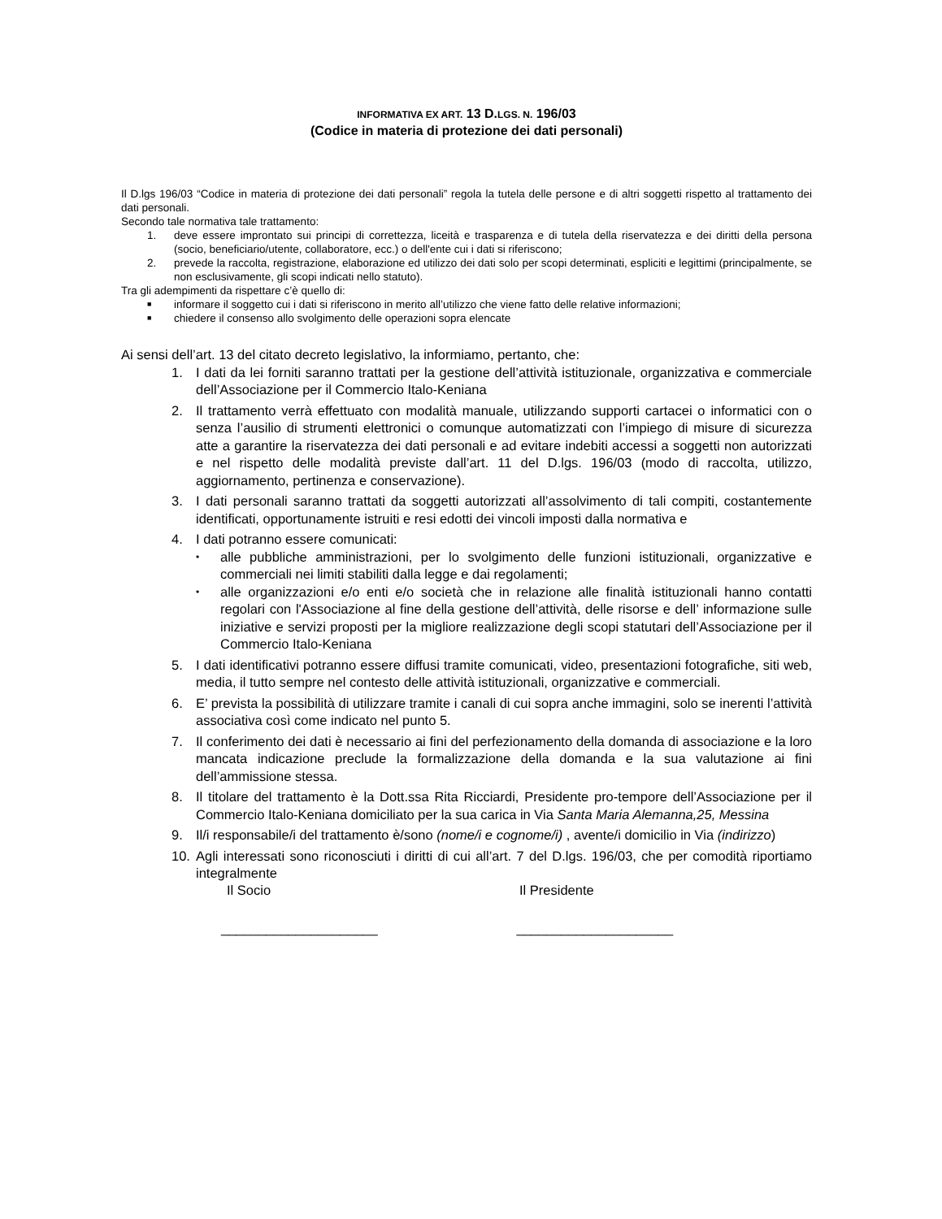INFORMATIVA EX ART. 13 D.LGS. N. 196/03
(Codice in materia di protezione dei dati personali)
Il D.lgs 196/03 “Codice in materia di protezione dei dati personali” regola la tutela delle persone e di altri soggetti rispetto al trattamento dei dati personali.
Secondo tale normativa tale trattamento:
1. deve essere improntato sui principi di correttezza, liceità e trasparenza e di tutela della riservatezza e dei diritti della persona (socio, beneficiario/utente, collaboratore, ecc.) o dell'ente cui i dati si riferiscono;
2. prevede la raccolta, registrazione, elaborazione ed utilizzo dei dati solo per scopi determinati, espliciti e legittimi (principalmente, se non esclusivamente, gli scopi indicati nello statuto).
Tra gli adempimenti da rispettare c’è quello di:
■ informare il soggetto cui i dati si riferiscono in merito all’utilizzo che viene fatto delle relative informazioni;
■ chiedere il consenso allo svolgimento delle operazioni sopra elencate
Ai sensi dell’art. 13 del citato decreto legislativo, la informiamo, pertanto, che:
1. I dati da lei forniti saranno trattati per la gestione dell’attività istituzionale, organizzativa e commerciale dell’Associazione per il Commercio Italo-Keniana
2. Il trattamento verrà effettuato con modalità manuale, utilizzando supporti cartacei o informatici con o senza l’ausilio di strumenti elettronici o comunque automatizzati con l’impiego di misure di sicurezza atte a garantire la riservatezza dei dati personali e ad evitare indebiti accessi a soggetti non autorizzati e nel rispetto delle modalità previste dall’art. 11 del D.lgs. 196/03 (modo di raccolta, utilizzo, aggiornamento, pertinenza e conservazione).
3. I dati personali saranno trattati da soggetti autorizzati all’assolvimento di tali compiti, costantemente identificati, opportunamente istruiti e resi edotti dei vincoli imposti dalla normativa e
4. I dati potranno essere comunicati:
• alle pubbliche amministrazioni, per lo svolgimento delle funzioni istituzionali, organizzative e commerciali nei limiti stabiliti dalla legge e dai regolamenti;
• alle organizzazioni e/o enti e/o società che in relazione alle finalità istituzionali hanno contatti regolari con l'Associazione al fine della gestione dell’attività, delle risorse e dell’ informazione sulle iniziative e servizi proposti per la migliore realizzazione degli scopi statutari dell’Associazione per il Commercio Italo-Keniana
5. I dati identificativi potranno essere diffusi tramite comunicati, video, presentazioni fotografiche, siti web, media, il tutto sempre nel contesto delle attività istituzionali, organizzative e commerciali.
6. E’ prevista la possibilità di utilizzare tramite i canali di cui sopra anche immagini, solo se inerenti l’attività associativa così come indicato nel punto 5.
7. Il conferimento dei dati è necessario ai fini del perfezionamento della domanda di associazione e la loro mancata indicazione preclude la formalizzazione della domanda e la sua valutazione ai fini dell’ammissione stessa.
8. Il titolare del trattamento è la Dott.ssa Rita Ricciardi, Presidente pro-tempore dell’Associazione per il Commercio Italo-Keniana domiciliato per la sua carica in Via Santa Maria Alemanna,25, Messina
9. Il/i responsabile/i del trattamento è/sono (nome/i e cognome/i) , avente/i domicilio in Via (indirizzo)
10. Agli interessati sono riconosciuti i diritti di cui all’art. 7 del D.lgs. 196/03, che per comodità riportiamo integralmente
Il Socio Il Presidente
_____________________ _____________________